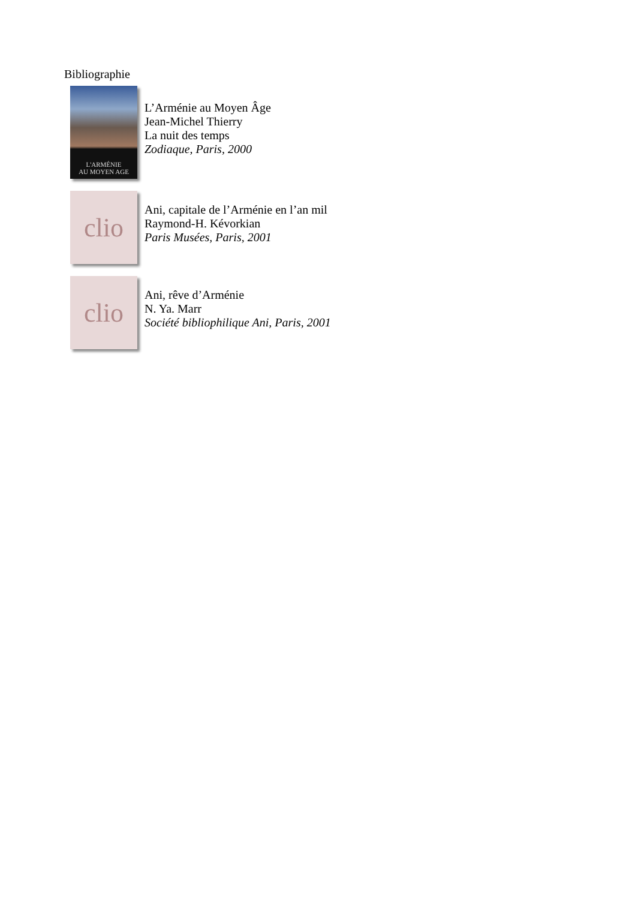Bibliographie
L'ARMÉNIE
AU MOYEN AGE
L’Arménie au Moyen Âge
Jean-Michel Thierry
La nuit des temps
Zodiaque, Paris, 2000
clio
Ani, capitale de l’Arménie en l’an mil
Raymond-H. Kévorkian
Paris Musées, Paris, 2001
clio
Ani, rêve d’Arménie
N. Ya. Marr
Société bibliophilique Ani, Paris, 2001